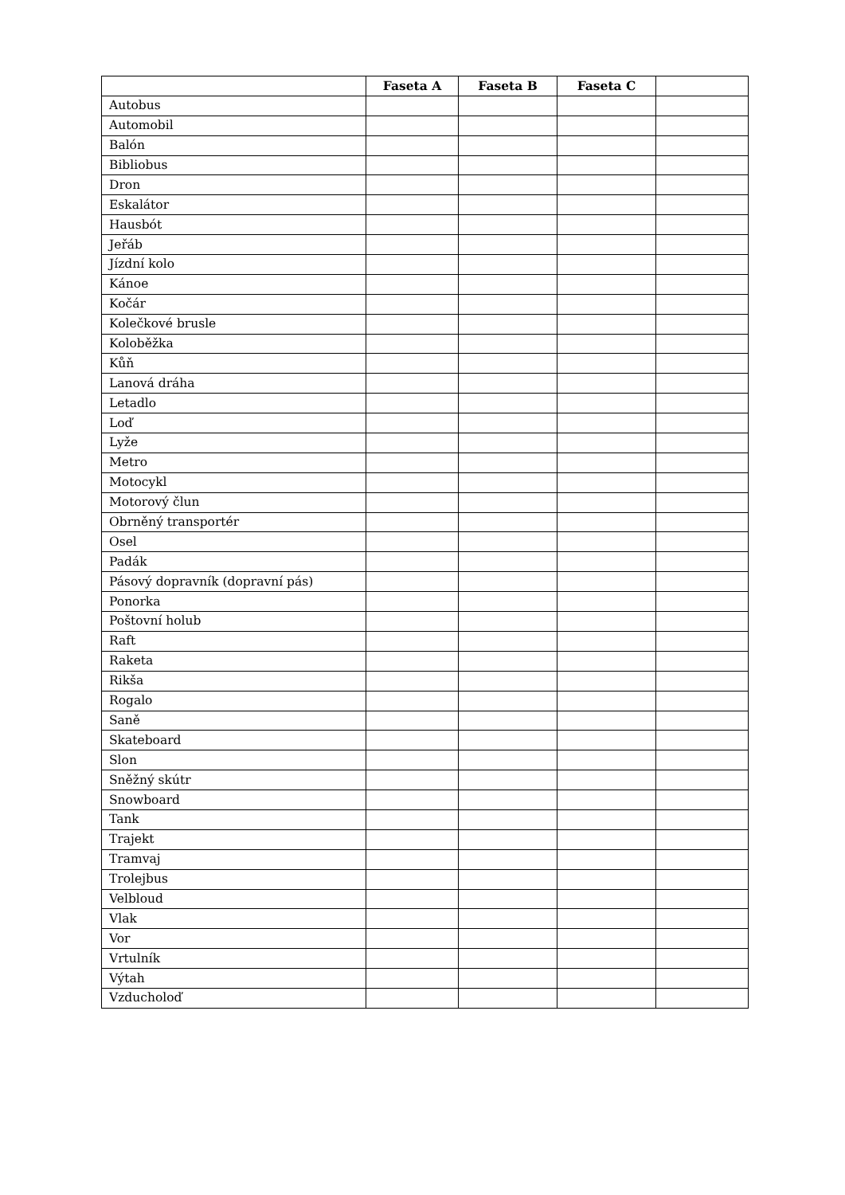| | Faseta A | Faseta B | Faseta C | |
| --- | --- | --- | --- | --- |
| Autobus | | | | |
| Automobil | | | | |
| Balón | | | | |
| Bibliobus | | | | |
| Dron | | | | |
| Eskalátor | | | | |
| Hausbót | | | | |
| Jeřáb | | | | |
| Jízdní kolo | | | | |
| Kánoe | | | | |
| Kočár | | | | |
| Kolečkové brusle | | | | |
| Koloběžka | | | | |
| Kůň | | | | |
| Lanová dráha | | | | |
| Letadlo | | | | |
| Loď | | | | |
| Lyže | | | | |
| Metro | | | | |
| Motocykl | | | | |
| Motorový člun | | | | |
| Obrněný transportér | | | | |
| Osel | | | | |
| Padák | | | | |
| Pásový dopravník (dopravní pás) | | | | |
| Ponorka | | | | |
| Poštovní holub | | | | |
| Raft | | | | |
| Raketa | | | | |
| Rikša | | | | |
| Rogalo | | | | |
| Saně | | | | |
| Skateboard | | | | |
| Slon | | | | |
| Sněžný skútr | | | | |
| Snowboard | | | | |
| Tank | | | | |
| Trajekt | | | | |
| Tramvaj | | | | |
| Trolejbus | | | | |
| Velbloud | | | | |
| Vlak | | | | |
| Vor | | | | |
| Vrtulník | | | | |
| Výtah | | | | |
| Vzducholoď | | | | |